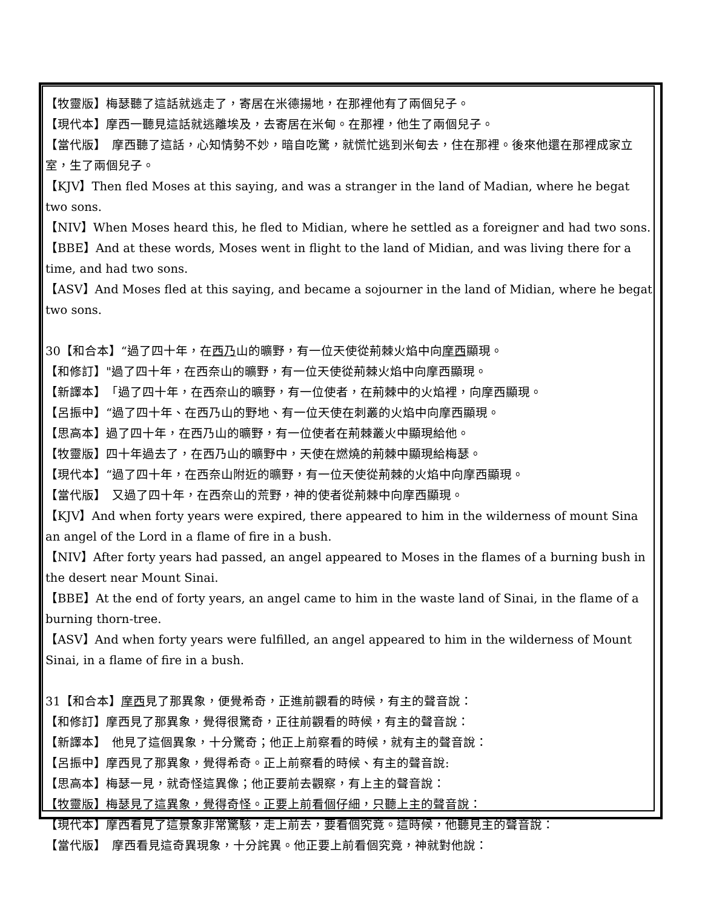【牧靈版】梅瑟聽了這話就逃走了，寄居在米德揚地，在那裡他有了兩個兒子。
【現代本】摩西一聽見這話就逃離埃及，去寄居在米甸。在那裡，他生了兩個兒子。
【當代版】　摩西聽了這話，心知情勢不妙，暗自吃驚，就慌忙逃到米甸去，住在那裡。後來他還在那裡成家立室，生了兩個兒子。
【KJV】Then fled Moses at this saying, and was a stranger in the land of Madian, where he begat two sons.
【NIV】When Moses heard this, he fled to Midian, where he settled as a foreigner and had two sons.
【BBE】And at these words, Moses went in flight to the land of Midian, and was living there for a time, and had two sons.
【ASV】And Moses fled at this saying, and became a sojourner in the land of Midian, where he begat two sons.
30【和合本】“過了四十年，在西乃山的曠野，有一位天使從荊棘火焰中向摩西顯現。
【和修訂】"過了四十年，在西奈山的曠野，有一位天使從荊棘火焰中向摩西顯現。
【新譯本】　「過了四十年，在西奈山的曠野，有一位使者，在荊棘中的火焰裡，向摩西顯現。
【呂振中】“過了四十年、在西乃山的野地、有一位天使在刺叢的火焰中向摩西顯現。
【思高本】過了四十年，在西乃山的曠野，有一位使者在荊棘叢火中顯現給他。
【牧靈版】四十年過去了，在西乃山的曠野中，天使在燃燒的荊棘中顯現給梅瑟。
【現代本】“過了四十年，在西奈山附近的曠野，有一位天使從荊棘的火焰中向摩西顯現。
【當代版】　又過了四十年，在西奈山的荒野，神的使者從荊棘中向摩西顯現。
【KJV】And when forty years were expired, there appeared to him in the wilderness of mount Sina an angel of the Lord in a flame of fire in a bush.
【NIV】After forty years had passed, an angel appeared to Moses in the flames of a burning bush in the desert near Mount Sinai.
【BBE】At the end of forty years, an angel came to him in the waste land of Sinai, in the flame of a burning thorn-tree.
【ASV】And when forty years were fulfilled, an angel appeared to him in the wilderness of Mount Sinai, in a flame of fire in a bush.
31【和合本】摩西見了那異象，便覺希奇，正進前觀看的時候，有主的聲音說：
【和修訂】摩西見了那異象，覺得很驚奇，正往前觀看的時候，有主的聲音說：
【新譯本】　他見了這個異象，十分驚奇；他正上前察看的時候，就有主的聲音說：
【呂振中】摩西見了那異象，覺得希奇。正上前察看的時候、有主的聲音說:
【思高本】梅瑟一見，就奇怪這異像；他正要前去觀察，有上主的聲音說：
【牧靈版】梅瑟見了這異象，覺得奇怪。正要上前看個仔細，只聽上主的聲音說：
【現代本】摩西看見了這景象非常驚駭，走上前去，要看個究竟。這時候，他聽見主的聲音說：
【當代版】　摩西看見這奇異現象，十分詫異。他正要上前看個究竟，神就對他說：